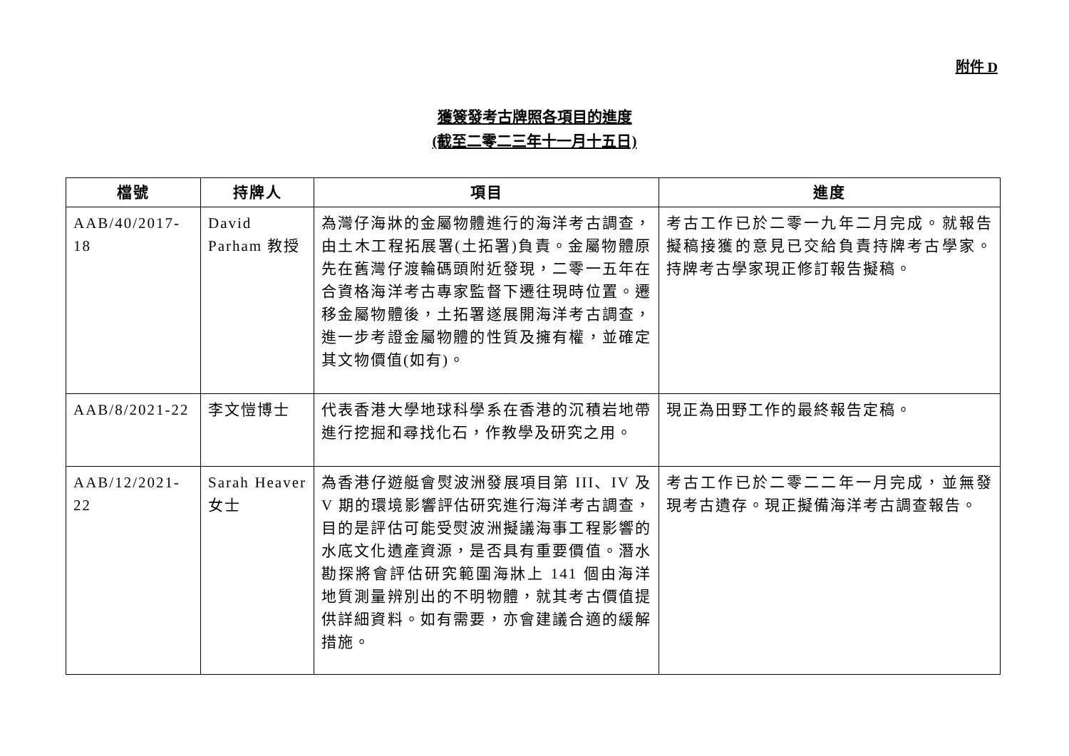附件 D
獲簽發考古牌照各項目的進度
(截至二零二三年十一月十五日)
| 檔號 | 持牌人 | 項目 | 進度 |
| --- | --- | --- | --- |
| AAB/40/2017-18 | David Parham 教授 | 為灣仔海牀的金屬物體進行的海洋考古調查，由土木工程拓展署(土拓署)負責。金屬物體原先在舊灣仔渡輪碼頭附近發現，二零一五年在合資格海洋考古專家監督下遷往現時位置。遷移金屬物體後，土拓署遂展開海洋考古調查，進一步考證金屬物體的性質及擁有權，並確定其文物價值(如有)。 | 考古工作已於二零一九年二月完成。就報告擬稿接獲的意見已交給負責持牌考古學家。持牌考古學家現正修訂報告擬稿。 |
| AAB/8/2021-22 | 李文愷博士 | 代表香港大學地球科學系在香港的沉積岩地帶進行挖掘和尋找化石，作教學及研究之用。 | 現正為田野工作的最終報告定稿。 |
| AAB/12/2021-22 | Sarah Heaver 女士 | 為香港仔遊艇會熨波洲發展項目第 III、IV 及 V 期的環境影響評估研究進行海洋考古調查，目的是評估可能受熨波洲擬議海事工程影響的水底文化遺產資源，是否具有重要價值。潛水勘探將會評估研究範圍海牀上 141 個由海洋地質測量辨別出的不明物體，就其考古價值提供詳細資料。如有需要，亦會建議合適的緩解措施。 | 考古工作已於二零二二年一月完成，並無發現考古遺存。現正擬備海洋考古調查報告。 |